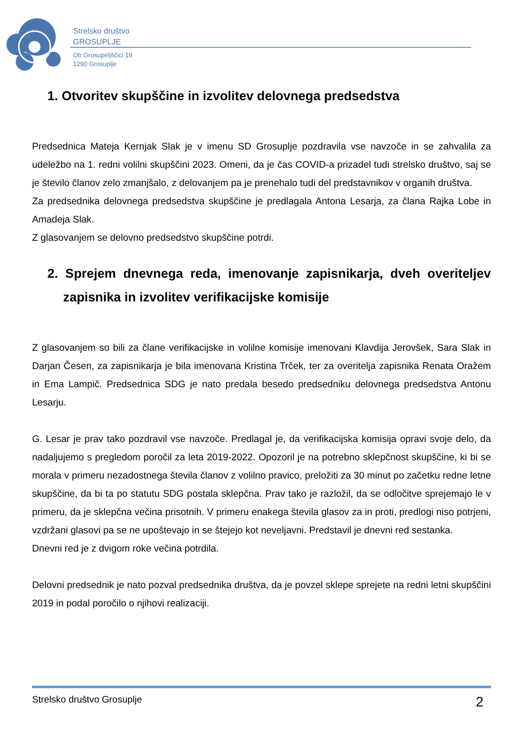Strelsko društvo
GROSUPLJE
Ob Grosupeljščici 19
1290 Grosuplje
1. Otvoritev skupščine in izvolitev delovnega predsedstva
Predsednica Mateja Kernjak Slak je v imenu SD Grosuplje pozdravila vse navzoče in se zahvalila za udeležbo na 1. redni volilni skupščini 2023. Omeni, da je čas COVID-a prizadel tudi strelsko društvo, saj se je število članov zelo zmanjšalo, z delovanjem pa je prenehalo tudi del predstavnikov v organih društva.
Za predsednika delovnega predsedstva skupščine je predlagala Antona Lesarja, za člana Rajka Lobe in Amadeja Slak.
Z glasovanjem se delovno predsedstvo skupščine potrdi.
2. Sprejem dnevnega reda, imenovanje zapisnikarja, dveh overiteljev zapisnika in izvolitev verifikacijske komisije
Z glasovanjem so bili za člane verifikacijske in volilne komisije imenovani Klavdija Jerovšek, Sara Slak in Darjan Česen, za zapisnikarja je bila imenovana Kristina Trček, ter za overitelja zapisnika Renata Oražem in Ema Lampič. Predsednica SDG je nato predala besedo predsedniku delovnega predsedstva Antonu Lesarju.
G. Lesar je prav tako pozdravil vse navzoče. Predlagal je, da verifikacijska komisija opravi svoje delo, da nadaljujemo s pregledom poročil za leta 2019-2022. Opozoril je na potrebno sklepčnost skupščine, ki bi se morala v primeru nezadostnega števila članov z volilno pravico, preložiti za 30 minut po začetku redne letne skupščine, da bi ta po statutu SDG postala sklepčna. Prav tako je razložil, da se odločitve sprejemajo le v primeru, da je sklepčna večina prisotnih. V primeru enakega števila glasov za in proti, predlogi niso potrjeni, vzdržani glasovi pa se ne upoštevajo in se štejejo kot neveljavni. Predstavil je dnevni red sestanka.
Dnevni red je z dvigom roke večina potrdila.
Delovni predsednik je nato pozval predsednika društva, da je povzel sklepe sprejete na redni letni skupščini 2019 in podal poročilo o njihovi realizaciji.
Strelsko društvo Grosuplje 2